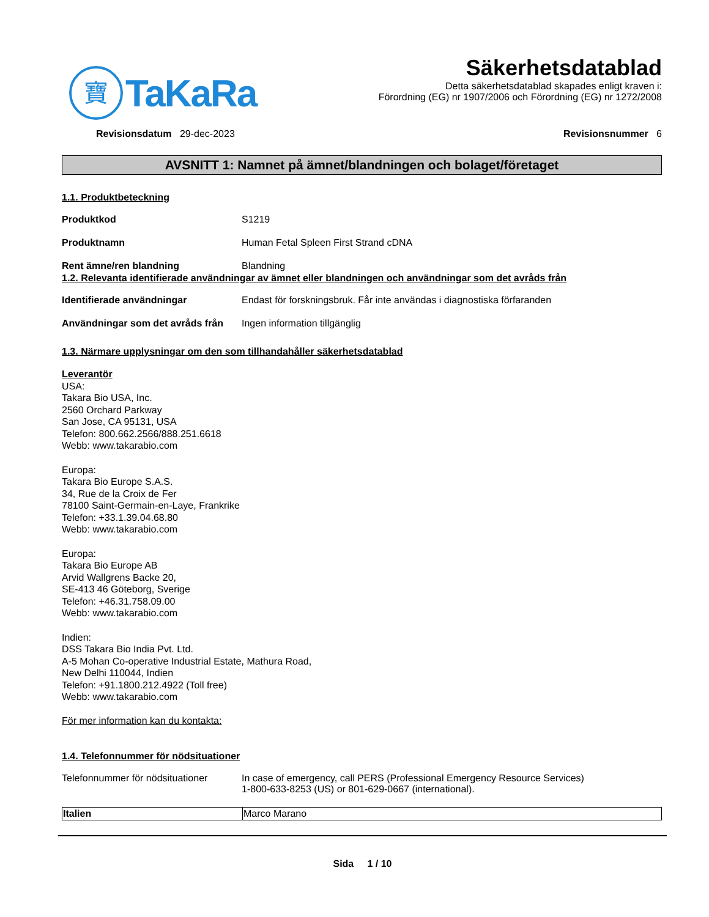寶
TaKaRa
Säkerhetsdatablad
Detta säkerhetsdatablad skapades enligt kraven i:
Förordning (EG) nr 1907/2006 och Förordning (EG) nr 1272/2008
Revisionsdatum 29-dec-2023 Revisionsnummer 6
AVSNITT 1: Namnet på ämnet/blandningen och bolaget/företaget
1.1. Produktbeteckning
Produktkod S1219
Produktnamn Human Fetal Spleen First Strand cDNA
Rent ämne/ren blandning Blandning
1.2. Relevanta identifierade användningar av ämnet eller blandningen och användningar som det avråds från
Identifierade användningar Endast för forskningsbruk. Får inte användas i diagnostiska förfaranden
Användningar som det avråds från
Ingen information tillgänglig
1.3. Närmare upplysningar om den som tillhandahåller säkerhetsdatablad
Leverantör
USA:
Takara Bio USA, Inc.
2560 Orchard Parkway
San Jose, CA 95131, USA
Telefon: 800.662.2566/888.251.6618
Webb: www.takarabio.com
Europa:
Takara Bio Europe S.A.S.
34, Rue de la Croix de Fer
78100 Saint-Germain-en-Laye, Frankrike
Telefon: +33.1.39.04.68.80
Webb: www.takarabio.com
Europa:
Takara Bio Europe AB
Arvid Wallgrens Backe 20,
SE-413 46 Göteborg, Sverige
Telefon: +46.31.758.09.00
Webb: www.takarabio.com
Indien:
DSS Takara Bio India Pvt. Ltd.
A-5 Mohan Co-operative Industrial Estate, Mathura Road,
New Delhi 110044, Indien
Telefon: +91.1800.212.4922 (Toll free)
Webb: www.takarabio.com
För mer information kan du kontakta:
1.4. Telefonnummer för nödsituationer
Telefonnummer för nödsituationer
In case of emergency, call PERS (Professional Emergency Resource Services)
1-800-633-8253 (US) or 801-629-0667 (international).
| Italien | Marco Marano |
Sida 1 / 10